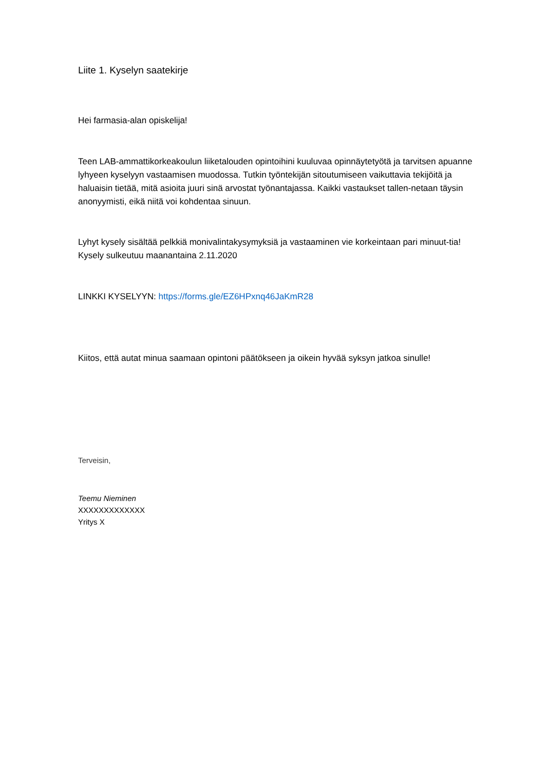Liite 1. Kyselyn saatekirje
Hei farmasia-alan opiskelija!
Teen LAB-ammattikorkeakoulun liiketalouden opintoihini kuuluvaa opinnäytetyötä ja tarvitsen apuanne lyhyeen kyselyyn vastaamisen muodossa. Tutkin työntekijän sitoutumiseen vaikuttavia tekijöitä ja haluaisin tietää, mitä asioita juuri sinä arvostat työnantajassa. Kaikki vastaukset tallen-netaan täysin anonyymisti, eikä niitä voi kohdentaa sinuun.
Lyhyt kysely sisältää pelkkiä monivalintakysymyksiä ja vastaaminen vie korkeintaan pari minuut-tia! Kysely sulkeutuu maanantaina 2.11.2020
LINKKI KYSELYYN: https://forms.gle/EZ6HPxnq46JaKmR28
Kiitos, että autat minua saamaan opintoni päätökseen ja oikein hyvää syksyn jatkoa sinulle!
Terveisin,
Teemu Nieminen
XXXXXXXXXXXXX
Yritys X